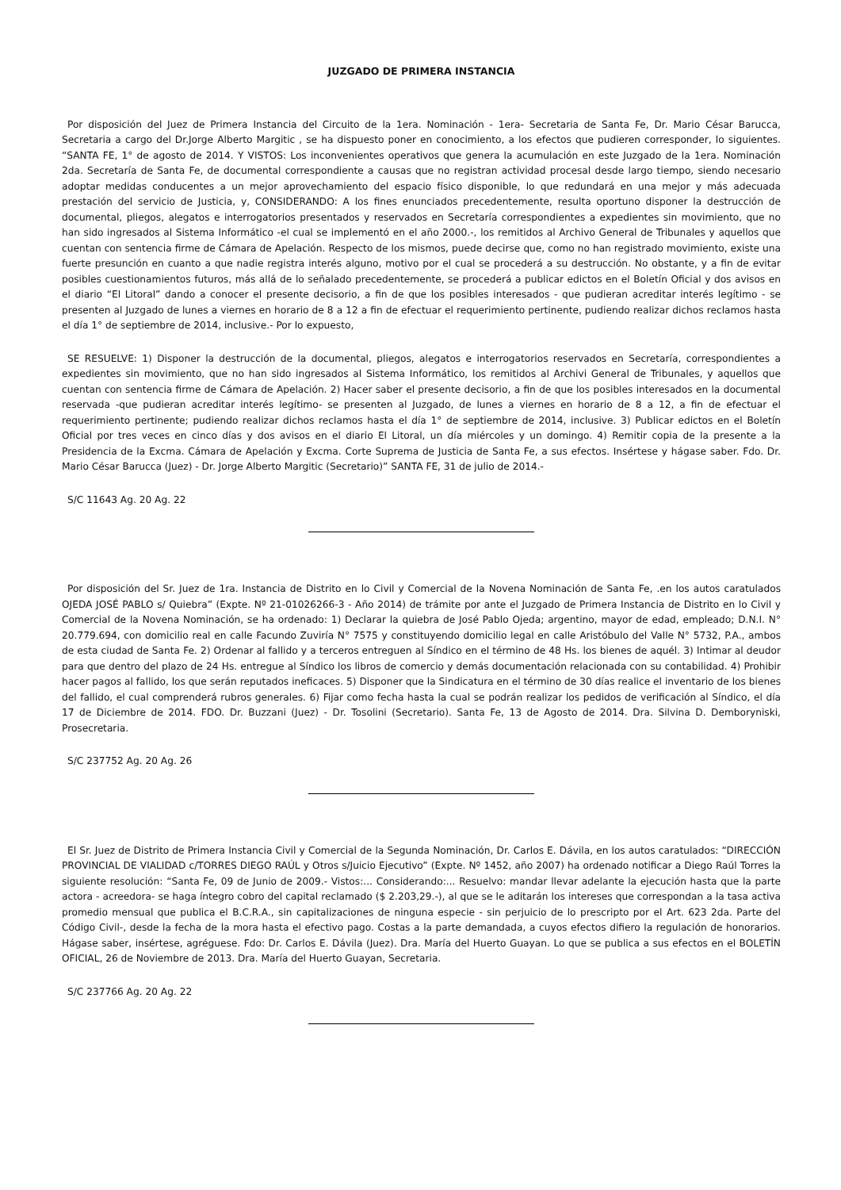JUZGADO DE PRIMERA INSTANCIA
Por disposición del Juez de Primera Instancia del Circuito de la 1era. Nominación - 1era- Secretaria de Santa Fe, Dr. Mario César Barucca, Secretaria a cargo del Dr.Jorge Alberto Margitic , se ha dispuesto poner en conocimiento, a los efectos que pudieren corresponder, lo siguientes. “SANTA FE, 1° de agosto de 2014. Y VISTOS: Los inconvenientes operativos que genera la acumulación en este Juzgado de la 1era. Nominación 2da. Secretaría de Santa Fe, de documental correspondiente a causas que no registran actividad procesal desde largo tiempo, siendo necesario adoptar medidas conducentes a un mejor aprovechamiento del espacio físico disponible, lo que redundará en una mejor y más adecuada prestación del servicio de Justicia, y, CONSIDERANDO: A los fines enunciados precedentemente, resulta oportuno disponer la destrucción de documental, pliegos, alegatos e interrogatorios presentados y reservados en Secretaría correspondientes a expedientes sin movimiento, que no han sido ingresados al Sistema Informático -el cual se implementó en el año 2000.-, los remitidos al Archivo General de Tribunales y aquellos que cuentan con sentencia firme de Cámara de Apelación. Respecto de los mismos, puede decirse que, como no han registrado movimiento, existe una fuerte presunción en cuanto a que nadie registra interés alguno, motivo por el cual se procederá a su destrucción. No obstante, y a fin de evitar posibles cuestionamientos futuros, más allá de lo señalado precedentemente, se procederá a publicar edictos en el Boletín Oficial y dos avisos en el diario “El Litoral” dando a conocer el presente decisorio, a fin de que los posibles interesados - que pudieran acreditar interés legítimo - se presenten al Juzgado de lunes a viernes en horario de 8 a 12 a fin de efectuar el requerimiento pertinente, pudiendo realizar dichos reclamos hasta el día 1° de septiembre de 2014, inclusive.- Por lo expuesto,
SE RESUELVE: 1) Disponer la destrucción de la documental, pliegos, alegatos e interrogatorios reservados en Secretaría, correspondientes a expedientes sin movimiento, que no han sido ingresados al Sistema Informático, los remitidos al Archivi General de Tribunales, y aquellos que cuentan con sentencia firme de Cámara de Apelación. 2) Hacer saber el presente decisorio, a fin de que los posibles interesados en la documental reservada -que pudieran acreditar interés legítimo- se presenten al Juzgado, de lunes a viernes en horario de 8 a 12, a fin de efectuar el requerimiento pertinente; pudiendo realizar dichos reclamos hasta el día 1° de septiembre de 2014, inclusive. 3) Publicar edictos en el Boletín Oficial por tres veces en cinco días y dos avisos en el diario El Litoral, un día miércoles y un domingo. 4) Remitir copia de la presente a la Presidencia de la Excma. Cámara de Apelación y Excma. Corte Suprema de Justicia de Santa Fe, a sus efectos. Insértese y hágase saber. Fdo. Dr. Mario César Barucca (Juez) - Dr. Jorge Alberto Margitic (Secretario)” SANTA FE, 31 de julio de 2014.-
S/C 11643 Ag. 20 Ag. 22
Por disposición del Sr. Juez de 1ra. Instancia de Distrito en lo Civil y Comercial de la Novena Nominación de Santa Fe, .en los autos caratulados OJEDA JOSÉ PABLO s/ Quiebra” (Expte. Nº 21-01026266-3 - Año 2014) de trámite por ante el Juzgado de Primera Instancia de Distrito en lo Civil y Comercial de la Novena Nominación, se ha ordenado: 1) Declarar la quiebra de José Pablo Ojeda; argentino, mayor de edad, empleado; D.N.I. N° 20.779.694, con domicilio real en calle Facundo Zuviría N° 7575 y constituyendo domicilio legal en calle Aristóbulo del Valle N° 5732, P.A., ambos de esta ciudad de Santa Fe. 2) Ordenar al fallido y a terceros entreguen al Síndico en el término de 48 Hs. los bienes de aquél. 3) Intimar al deudor para que dentro del plazo de 24 Hs. entregue al Síndico los libros de comercio y demás documentación relacionada con su contabilidad. 4) Prohibir hacer pagos al fallido, los que serán reputados ineficaces. 5) Disponer que la Sindicatura en el término de 30 días realice el inventario de los bienes del fallido, el cual comprenderá rubros generales. 6) Fijar como fecha hasta la cual se podrán realizar los pedidos de verificación al Síndico, el día 17 de Diciembre de 2014. FDO. Dr. Buzzani (Juez) - Dr. Tosolini (Secretario). Santa Fe, 13 de Agosto de 2014. Dra. Silvina D. Demboryniski, Prosecretaria.
S/C 237752 Ag. 20 Ag. 26
El Sr. Juez de Distrito de Primera Instancia Civil y Comercial de la Segunda Nominación, Dr. Carlos E. Dávila, en los autos caratulados: “DIRECCIÓN PROVINCIAL DE VIALIDAD c/TORRES DIEGO RAÚL y Otros s/Juicio Ejecutivo” (Expte. Nº 1452, año 2007) ha ordenado notificar a Diego Raúl Torres la siguiente resolución: “Santa Fe, 09 de Junio de 2009.- Vistos:... Considerando:... Resuelvo: mandar llevar adelante la ejecución hasta que la parte actora - acreedora- se haga íntegro cobro del capital reclamado ($ 2.203,29.-), al que se le aditarán los intereses que correspondan a la tasa activa promedio mensual que publica el B.C.R.A., sin capitalizaciones de ninguna especie - sin perjuicio de lo prescripto por el Art. 623 2da. Parte del Código Civil-, desde la fecha de la mora hasta el efectivo pago. Costas a la parte demandada, a cuyos efectos difiero la regulación de honorarios. Hágase saber, insértese, agréguese. Fdo: Dr. Carlos E. Dávila (Juez). Dra. María del Huerto Guayan. Lo que se publica a sus efectos en el BOLETÍN OFICIAL, 26 de Noviembre de 2013. Dra. María del Huerto Guayan, Secretaria.
S/C 237766 Ag. 20 Ag. 22